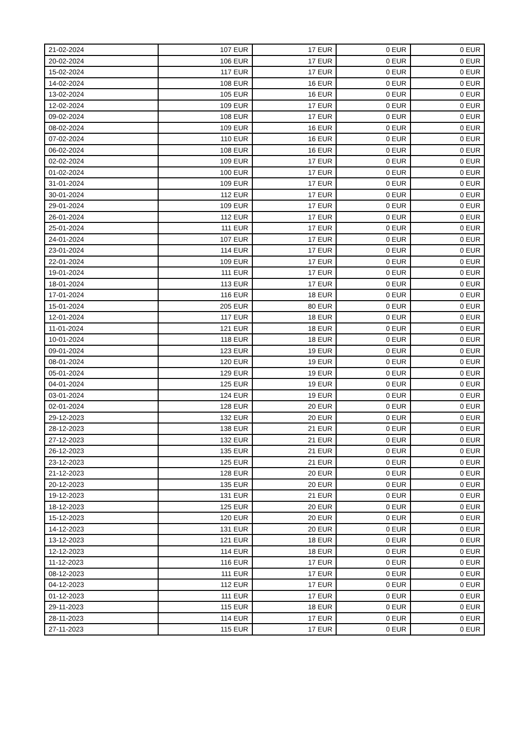| 21-02-2024 | 107 EUR | 17 EUR | 0 EUR | 0 EUR |
| 20-02-2024 | 106 EUR | 17 EUR | 0 EUR | 0 EUR |
| 15-02-2024 | 117 EUR | 17 EUR | 0 EUR | 0 EUR |
| 14-02-2024 | 108 EUR | 16 EUR | 0 EUR | 0 EUR |
| 13-02-2024 | 105 EUR | 16 EUR | 0 EUR | 0 EUR |
| 12-02-2024 | 109 EUR | 17 EUR | 0 EUR | 0 EUR |
| 09-02-2024 | 108 EUR | 17 EUR | 0 EUR | 0 EUR |
| 08-02-2024 | 109 EUR | 16 EUR | 0 EUR | 0 EUR |
| 07-02-2024 | 110 EUR | 16 EUR | 0 EUR | 0 EUR |
| 06-02-2024 | 108 EUR | 16 EUR | 0 EUR | 0 EUR |
| 02-02-2024 | 109 EUR | 17 EUR | 0 EUR | 0 EUR |
| 01-02-2024 | 100 EUR | 17 EUR | 0 EUR | 0 EUR |
| 31-01-2024 | 109 EUR | 17 EUR | 0 EUR | 0 EUR |
| 30-01-2024 | 112 EUR | 17 EUR | 0 EUR | 0 EUR |
| 29-01-2024 | 109 EUR | 17 EUR | 0 EUR | 0 EUR |
| 26-01-2024 | 112 EUR | 17 EUR | 0 EUR | 0 EUR |
| 25-01-2024 | 111 EUR | 17 EUR | 0 EUR | 0 EUR |
| 24-01-2024 | 107 EUR | 17 EUR | 0 EUR | 0 EUR |
| 23-01-2024 | 114 EUR | 17 EUR | 0 EUR | 0 EUR |
| 22-01-2024 | 109 EUR | 17 EUR | 0 EUR | 0 EUR |
| 19-01-2024 | 111 EUR | 17 EUR | 0 EUR | 0 EUR |
| 18-01-2024 | 113 EUR | 17 EUR | 0 EUR | 0 EUR |
| 17-01-2024 | 116 EUR | 18 EUR | 0 EUR | 0 EUR |
| 15-01-2024 | 205 EUR | 80 EUR | 0 EUR | 0 EUR |
| 12-01-2024 | 117 EUR | 18 EUR | 0 EUR | 0 EUR |
| 11-01-2024 | 121 EUR | 18 EUR | 0 EUR | 0 EUR |
| 10-01-2024 | 118 EUR | 18 EUR | 0 EUR | 0 EUR |
| 09-01-2024 | 123 EUR | 19 EUR | 0 EUR | 0 EUR |
| 08-01-2024 | 120 EUR | 19 EUR | 0 EUR | 0 EUR |
| 05-01-2024 | 129 EUR | 19 EUR | 0 EUR | 0 EUR |
| 04-01-2024 | 125 EUR | 19 EUR | 0 EUR | 0 EUR |
| 03-01-2024 | 124 EUR | 19 EUR | 0 EUR | 0 EUR |
| 02-01-2024 | 128 EUR | 20 EUR | 0 EUR | 0 EUR |
| 29-12-2023 | 132 EUR | 20 EUR | 0 EUR | 0 EUR |
| 28-12-2023 | 138 EUR | 21 EUR | 0 EUR | 0 EUR |
| 27-12-2023 | 132 EUR | 21 EUR | 0 EUR | 0 EUR |
| 26-12-2023 | 135 EUR | 21 EUR | 0 EUR | 0 EUR |
| 23-12-2023 | 125 EUR | 21 EUR | 0 EUR | 0 EUR |
| 21-12-2023 | 128 EUR | 20 EUR | 0 EUR | 0 EUR |
| 20-12-2023 | 135 EUR | 20 EUR | 0 EUR | 0 EUR |
| 19-12-2023 | 131 EUR | 21 EUR | 0 EUR | 0 EUR |
| 18-12-2023 | 125 EUR | 20 EUR | 0 EUR | 0 EUR |
| 15-12-2023 | 120 EUR | 20 EUR | 0 EUR | 0 EUR |
| 14-12-2023 | 131 EUR | 20 EUR | 0 EUR | 0 EUR |
| 13-12-2023 | 121 EUR | 18 EUR | 0 EUR | 0 EUR |
| 12-12-2023 | 114 EUR | 18 EUR | 0 EUR | 0 EUR |
| 11-12-2023 | 116 EUR | 17 EUR | 0 EUR | 0 EUR |
| 08-12-2023 | 111 EUR | 17 EUR | 0 EUR | 0 EUR |
| 04-12-2023 | 112 EUR | 17 EUR | 0 EUR | 0 EUR |
| 01-12-2023 | 111 EUR | 17 EUR | 0 EUR | 0 EUR |
| 29-11-2023 | 115 EUR | 18 EUR | 0 EUR | 0 EUR |
| 28-11-2023 | 114 EUR | 17 EUR | 0 EUR | 0 EUR |
| 27-11-2023 | 115 EUR | 17 EUR | 0 EUR | 0 EUR |